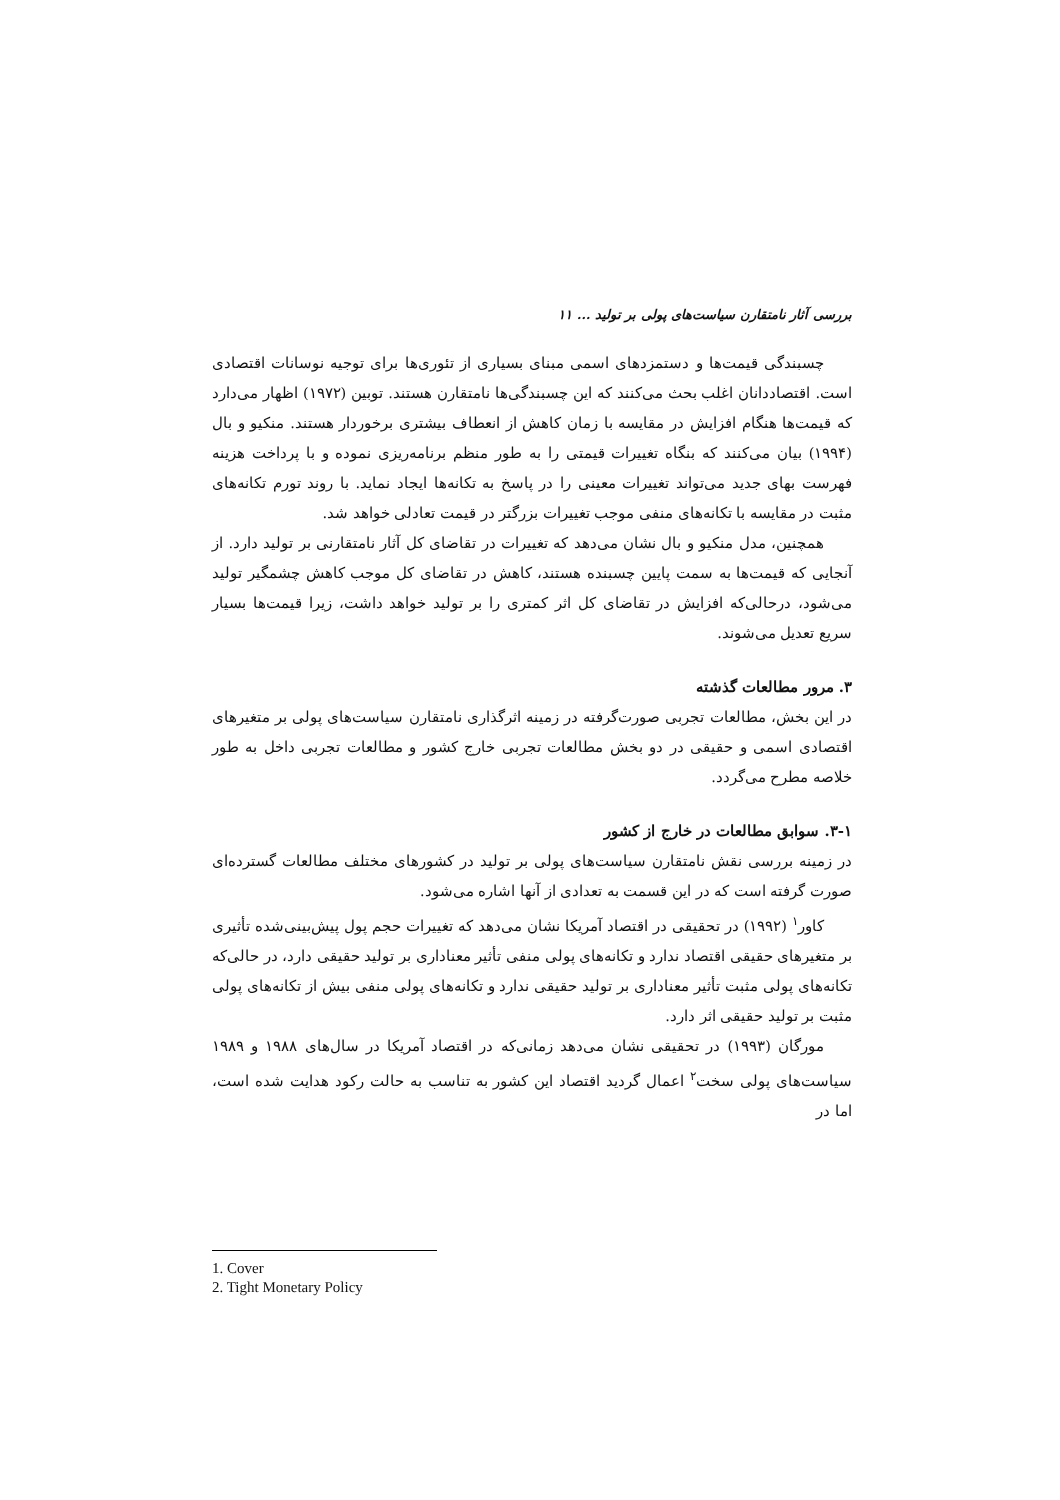بررسی آثار نامتقارن سیاست‌های پولی بر تولید ... ۱۱
چسبندگی قیمت‌ها و دستمزدهای اسمی مبنای بسیاری از تئوری‌ها برای توجیه نوسانات اقتصادی است. اقتصاددانان اغلب بحث می‌کنند که این چسبندگی‌ها نامتقارن هستند. توبین (۱۹۷۲) اظهار می‌دارد که قیمت‌ها هنگام افزایش در مقایسه با زمان کاهش از انعطاف بیشتری برخوردار هستند. منکیو و بال (۱۹۹۴) بیان می‌کنند که بنگاه تغییرات قیمتی را به طور منظم برنامه‌ریزی نموده و با پرداخت هزینه فهرست بهای جدید می‌تواند تغییرات معینی را در پاسخ به تکانه‌ها ایجاد نماید. با روند تورم تکانه‌های مثبت در مقایسه با تکانه‌های منفی موجب تغییرات بزرگتر در قیمت تعادلی خواهد شد.
همچنین، مدل منکیو و بال نشان می‌دهد که تغییرات در تقاضای کل آثار نامتقارنی بر تولید دارد. از آنجایی که قیمت‌ها به سمت پایین چسبنده هستند، کاهش در تقاضای کل موجب کاهش چشمگیر تولید می‌شود، درحالی‌که افزایش در تقاضای کل اثر کمتری را بر تولید خواهد داشت، زیرا قیمت‌ها بسیار سریع تعدیل می‌شوند.
۳. مرور مطالعات گذشته
در این بخش، مطالعات تجربی صورت‌گرفته در زمینه اثرگذاری نامتقارن سیاست‌های پولی بر متغیرهای اقتصادی اسمی و حقیقی در دو بخش مطالعات تجربی خارج کشور و مطالعات تجربی داخل به طور خلاصه مطرح می‌گردد.
۳-۱. سوابق مطالعات در خارج از کشور
در زمینه بررسی نقش نامتقارن سیاست‌های پولی بر تولید در کشورهای مختلف مطالعات گسترده‌ای صورت گرفته است که در این قسمت به تعدادی از آنها اشاره می‌شود.
کاور<sup>۱</sup> (۱۹۹۲) در تحقیقی در اقتصاد آمریکا نشان می‌دهد که تغییرات حجم پول پیش‌بینی‌شده تأثیری بر متغیرهای حقیقی اقتصاد ندارد و تکانه‌های پولی منفی تأثیر معناداری بر تولید حقیقی دارد، در حالی‌که تکانه‌های پولی مثبت تأثیر معناداری بر تولید حقیقی ندارد و تکانه‌های پولی منفی بیش از تکانه‌های پولی مثبت بر تولید حقیقی اثر دارد.
مورگان (۱۹۹۳) در تحقیقی نشان می‌دهد زمانی‌که در اقتصاد آمریکا در سال‌های ۱۹۸۸ و ۱۹۸۹ سیاست‌های پولی سخت<sup>۲</sup> اعمال گردید اقتصاد این کشور به تناسب به حالت رکود هدایت شده است، اما در
1. Cover
2. Tight Monetary Policy